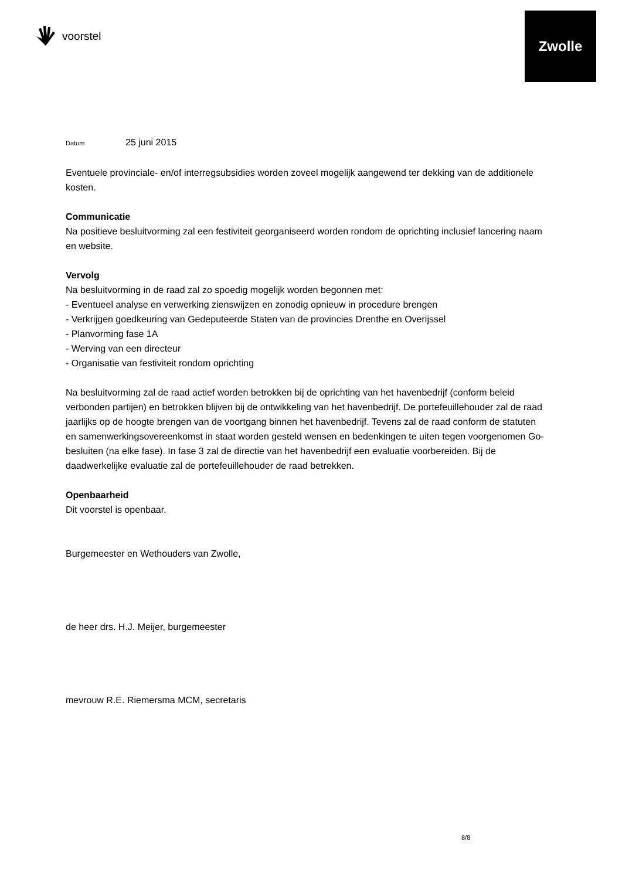voorstel
Zwolle
Datum 25 juni 2015
Eventuele provinciale- en/of interregsubsidies worden zoveel mogelijk aangewend ter dekking van de additionele kosten.
Communicatie
Na positieve besluitvorming zal een festiviteit georganiseerd worden rondom de oprichting inclusief lancering naam en website.
Vervolg
Na besluitvorming in de raad zal zo spoedig mogelijk worden begonnen met:
- Eventueel analyse en verwerking zienswijzen en zonodig opnieuw in procedure brengen
- Verkrijgen goedkeuring van Gedeputeerde Staten van de provincies Drenthe en Overijssel
- Planvorming fase 1A
- Werving van een directeur
- Organisatie van festiviteit rondom oprichting
Na besluitvorming zal de raad actief worden betrokken bij de oprichting van het havenbedrijf (conform beleid verbonden partijen) en betrokken blijven bij de ontwikkeling van het havenbedrijf. De portefeuillehouder zal de raad jaarlijks op de hoogte brengen van de voortgang binnen het havenbedrijf. Tevens zal de raad conform de statuten en samenwerkingsovereenkomst in staat worden gesteld wensen en bedenkingen te uiten tegen voorgenomen Go-besluiten (na elke fase). In fase 3 zal de directie van het havenbedrijf een evaluatie voorbereiden. Bij de daadwerkelijke evaluatie zal de portefeuillehouder de raad betrekken.
Openbaarheid
Dit voorstel is openbaar.
Burgemeester en Wethouders van Zwolle,
de heer drs. H.J. Meijer, burgemeester
mevrouw R.E. Riemersma MCM, secretaris
8/8